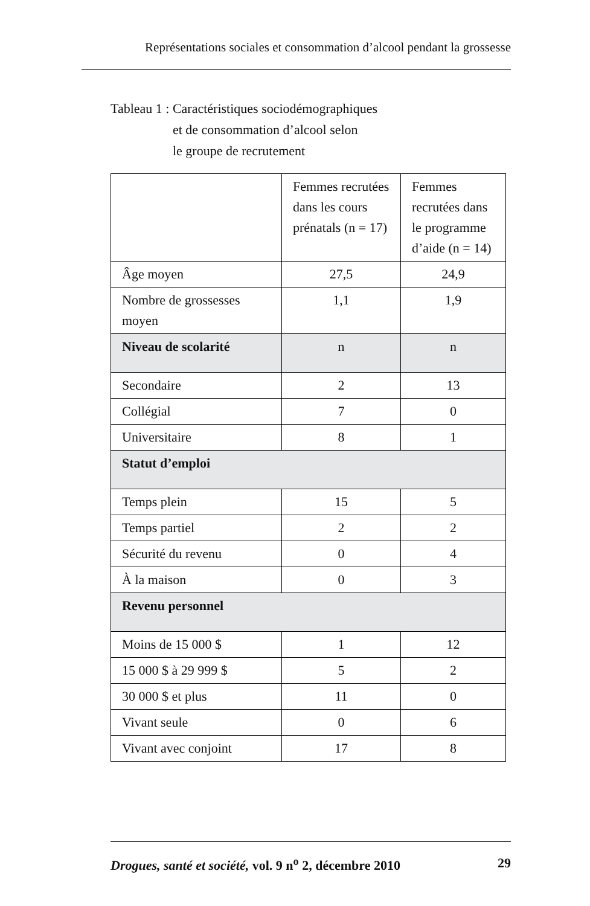Représentations sociales et consommation d’alcool pendant la grossesse
Tableau 1 : Caractéristiques sociodémographiques
et de consommation d’alcool selon
le groupe de recrutement
| | Femmes recrutées dans les cours prénatals (n = 17) | Femmes recrutées dans le programme d’aide (n = 14) |
| --- | --- | --- |
| Âge moyen | 27,5 | 24,9 |
| Nombre de grossesses moyen | 1,1 | 1,9 |
| Niveau de scolarité | n | n |
| Secondaire | 2 | 13 |
| Collégial | 7 | 0 |
| Universitaire | 8 | 1 |
| Statut d’emploi | | |
| Temps plein | 15 | 5 |
| Temps partiel | 2 | 2 |
| Sécurité du revenu | 0 | 4 |
| À la maison | 0 | 3 |
| Revenu personnel | | |
| Moins de 15 000 $ | 1 | 12 |
| 15 000 $ à 29 999 $ | 5 | 2 |
| 30 000 $ et plus | 11 | 0 |
| Vivant seule | 0 | 6 |
| Vivant avec conjoint | 17 | 8 |
Drogues, santé et société, vol. 9 n<sup>o</sup> 2, décembre 2010 29